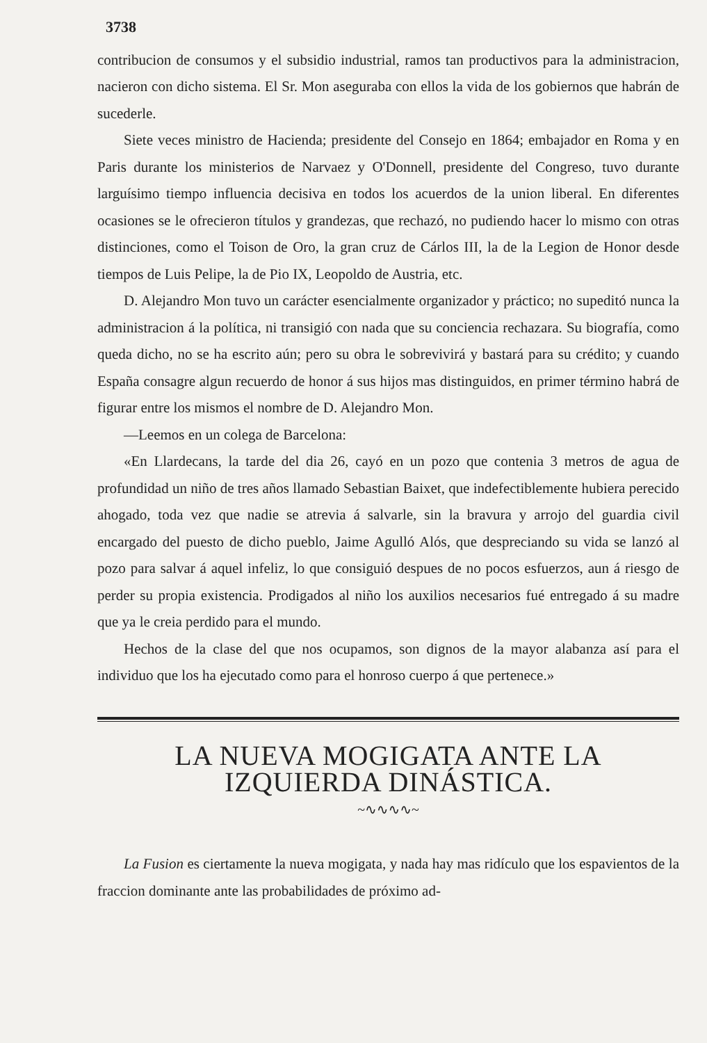3738
contribucion de consumos y el subsidio industrial, ramos tan productivos para la administracion, nacieron con dicho sistema. El Sr. Mon aseguraba con ellos la vida de los gobiernos que habrán de sucederle.
Siete veces ministro de Hacienda; presidente del Consejo en 1864; embajador en Roma y en Paris durante los ministerios de Narvaez y O'Donnell, presidente del Congreso, tuvo durante larguísimo tiempo influencia decisiva en todos los acuerdos de la union liberal. En diferentes ocasiones se le ofrecieron títulos y grandezas, que rechazó, no pudiendo hacer lo mismo con otras distinciones, como el Toison de Oro, la gran cruz de Cárlos III, la de la Legion de Honor desde tiempos de Luis Pelipe, la de Pio IX, Leopoldo de Austria, etc.
D. Alejandro Mon tuvo un carácter esencialmente organizador y práctico; no supeditó nunca la administracion á la política, ni transigió con nada que su conciencia rechazara. Su biografía, como queda dicho, no se ha escrito aún; pero su obra le sobrevivirá y bastará para su crédito; y cuando España consagre algun recuerdo de honor á sus hijos mas distinguidos, en primer término habrá de figurar entre los mismos el nombre de D. Alejandro Mon.
—Leemos en un colega de Barcelona:
«En Llardecans, la tarde del dia 26, cayó en un pozo que contenia 3 metros de agua de profundidad un niño de tres años llamado Sebastian Baixet, que indefectiblemente hubiera perecido ahogado, toda vez que nadie se atrevia á salvarle, sin la bravura y arrojo del guardia civil encargado del puesto de dicho pueblo, Jaime Agulló Alós, que despreciando su vida se lanzó al pozo para salvar á aquel infeliz, lo que consiguió despues de no pocos esfuerzos, aun á riesgo de perder su propia existencia. Prodigados al niño los auxilios necesarios fué entregado á su madre que ya le creia perdido para el mundo.
Hechos de la clase del que nos ocupamos, son dignos de la mayor alabanza así para el individuo que los ha ejecutado como para el honroso cuerpo á que pertenece.»
LA NUEVA MOGIGATA ANTE LA IZQUIERDA DINÁSTICA.
~∿∿∿∿~
La Fusion es ciertamente la nueva mogigata, y nada hay mas ridículo que los espavientos de la fraccion dominante ante las probabilidades de próximo ad-